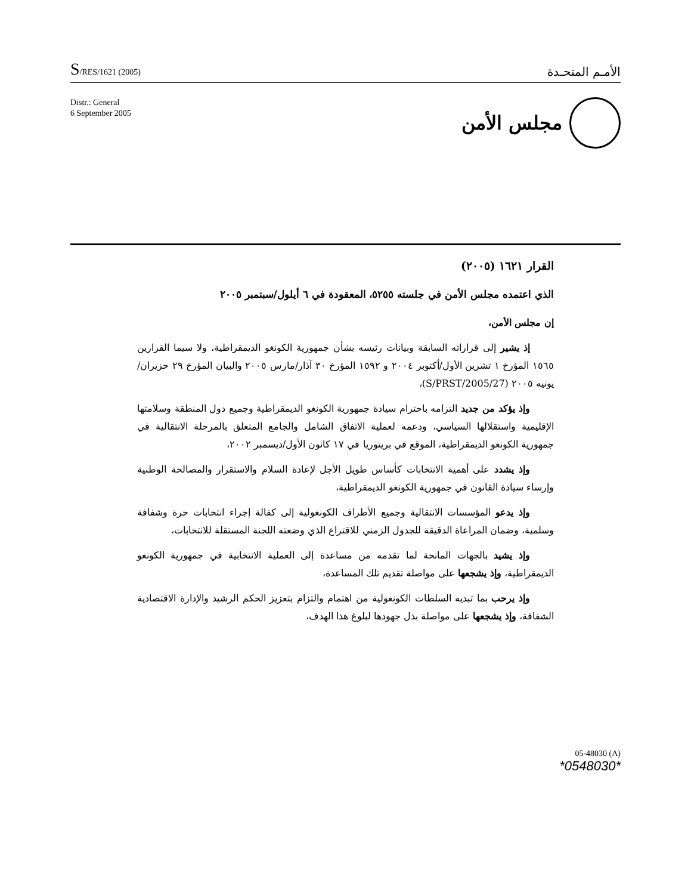S/RES/1621 (2005)
الأمـم المتحـدة
Distr.: General
6 September 2005
مجلس الأمن
القرار ١٦٢١ (٢٠٠٥)
الذي اعتمده مجلس الأمن في جلسته ٥٢٥٥، المعقودة في ٦ أيلول/سبتمبر ٢٠٠٥
إن مجلس الأمن،
إذ يشير إلى قراراته السابقة وبيانات رئيسه بشأن جمهورية الكونغو الديمقراطية، ولا سيما القرارين ١٥٦٥ المؤرخ ١ تشرين الأول/أكتوبر ٢٠٠٤ و ١٥٩٢ المؤرخ ٣٠ آذار/مارس ٢٠٠٥ والبيان المؤرخ ٢٩ حزيران/يونيه ٢٠٠٥ (S/PRST/2005/27)،
وإذ يؤكد من جديد التزامه باحترام سيادة جمهورية الكونغو الديمقراطية وجميع دول المنطقة وسلامتها الإقليمية واستقلالها السياسي، ودعمه لعملية الاتفاق الشامل والجامع المتعلق بالمرحلة الانتقالية في جمهورية الكونغو الديمقراطية، الموقع في بريتوريا في ١٧ كانون الأول/ديسمبر ٢٠٠٢،
وإذ يشدد على أهمية الانتخابات كأساس طويل الأجل لإعادة السلام والاستقرار والمصالحة الوطنية وإرساء سيادة القانون في جمهورية الكونغو الديمقراطية،
وإذ يدعو المؤسسات الانتقالية وجميع الأطراف الكونغولية إلى كفالة إجراء انتخابات حرة وشفافة وسلمية، وضمان المراعاة الدقيقة للجدول الزمني للاقتراع الذي وضعته اللجنة المستقلة للانتخابات،
وإذ يشيد بالجهات المانحة لما تقدمه من مساعدة إلى العملية الانتخابية في جمهورية الكونغو الديمقراطية، وإذ يشجعها على مواصلة تقديم تلك المساعدة،
وإذ يرحب بما تبديه السلطات الكونغولية من اهتمام والتزام بتعزيز الحكم الرشيد والإدارة الاقتصادية الشفافة، وإذ يشجعها على مواصلة بذل جهودها لبلوغ هذا الهدف،
05-48030 (A)
*0548030*